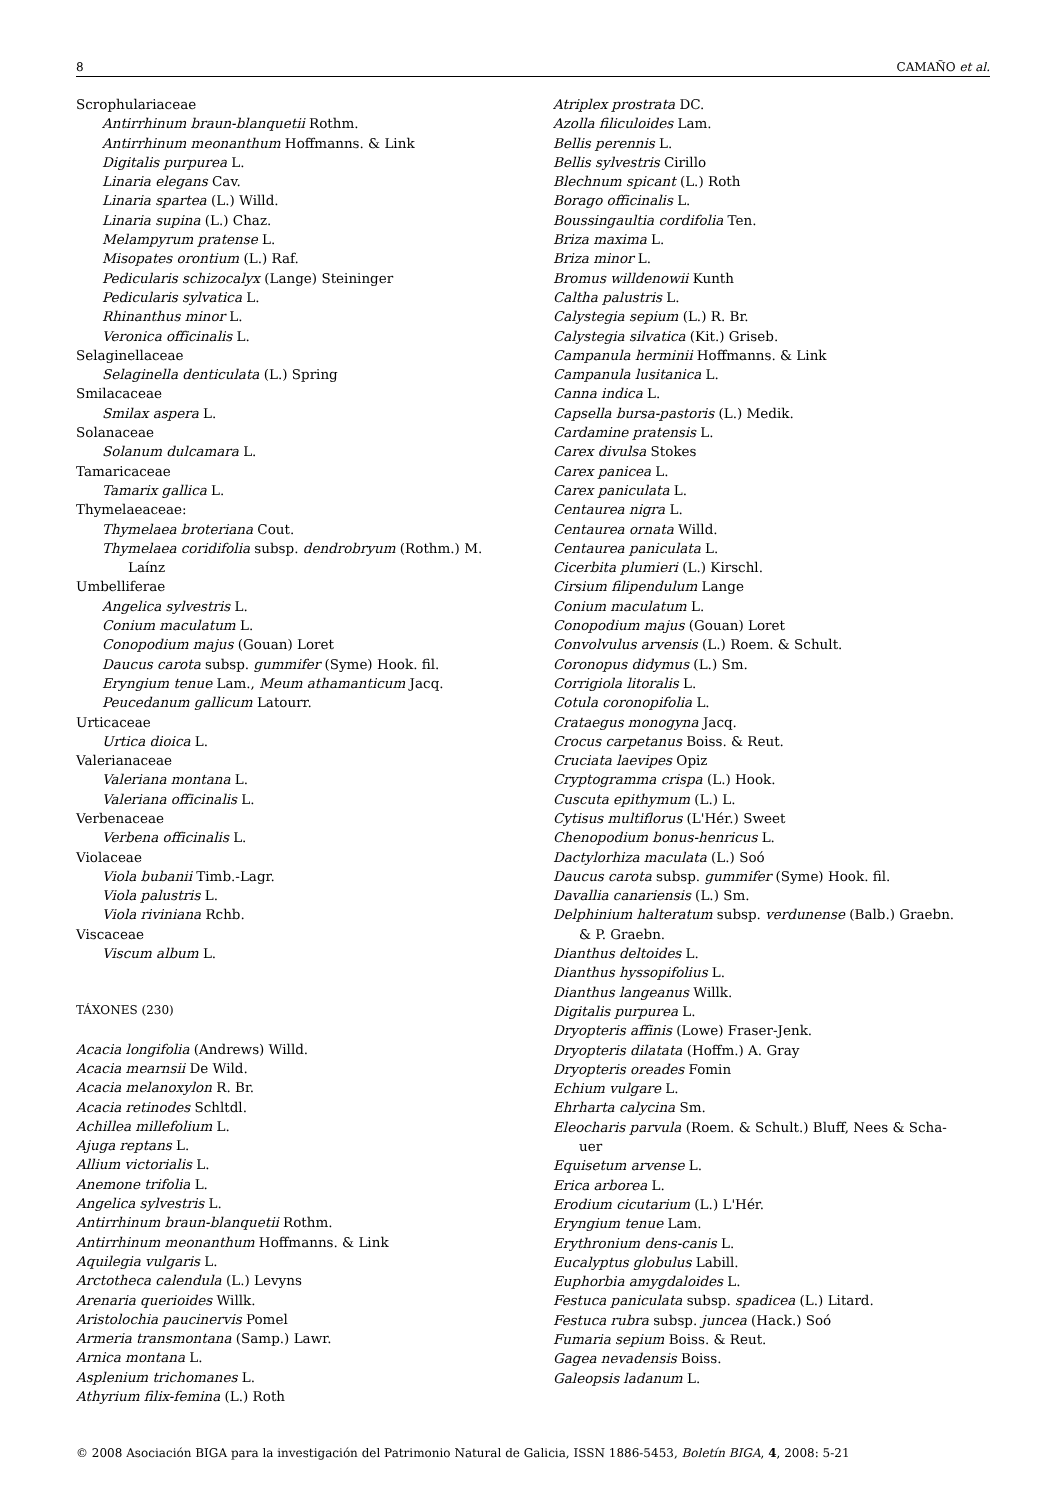8 CAMAÑO et al.
Scrophulariaceae
Antirrhinum braun-blanquetii Rothm.
Antirrhinum meonanthum Hoffmanns. & Link
Digitalis purpurea L.
Linaria elegans Cav.
Linaria spartea (L.) Willd.
Linaria supina (L.) Chaz.
Melampyrum pratense L.
Misopates orontium (L.) Raf.
Pedicularis schizocalyx (Lange) Steininger
Pedicularis sylvatica L.
Rhinanthus minor L.
Veronica officinalis L.
Selaginellaceae
Selaginella denticulata (L.) Spring
Smilacaceae
Smilax aspera L.
Solanaceae
Solanum dulcamara L.
Tamaricaceae
Tamarix gallica L.
Thymelaeaceae:
Thymelaea broteriana Cout.
Thymelaea coridifolia subsp. dendrobryum (Rothm.) M.
Laínz
Umbelliferae
Angelica sylvestris L.
Conium maculatum L.
Conopodium majus (Gouan) Loret
Daucus carota subsp. gummifer (Syme) Hook. fil.
Eryngium tenue Lam., Meum athamanticum Jacq.
Peucedanum gallicum Latourr.
Urticaceae
Urtica dioica L.
Valerianaceae
Valeriana montana L.
Valeriana officinalis L.
Verbenaceae
Verbena officinalis L.
Violaceae
Viola bubanii Timb.-Lagr.
Viola palustris L.
Viola riviniana Rchb.
Viscaceae
Viscum album L.
TÁXONES (230)
Acacia longifolia (Andrews) Willd.
Acacia mearnsii De Wild.
Acacia melanoxylon R. Br.
Acacia retinodes Schltdl.
Achillea millefolium L.
Ajuga reptans L.
Allium victorialis L.
Anemone trifolia L.
Angelica sylvestris L.
Antirrhinum braun-blanquetii Rothm.
Antirrhinum meonanthum Hoffmanns. & Link
Aquilegia vulgaris L.
Arctotheca calendula (L.) Levyns
Arenaria querioides Willk.
Aristolochia paucinervis Pomel
Armeria transmontana (Samp.) Lawr.
Arnica montana L.
Asplenium trichomanes L.
Athyrium filix-femina (L.) Roth
Atriplex prostrata DC.
Azolla filiculoides Lam.
Bellis perennis L.
Bellis sylvestris Cirillo
Blechnum spicant (L.) Roth
Borago officinalis L.
Boussingaultia cordifolia Ten.
Briza maxima L.
Briza minor L.
Bromus willdenowii Kunth
Caltha palustris L.
Calystegia sepium (L.) R. Br.
Calystegia silvatica (Kit.) Griseb.
Campanula herminii Hoffmanns. & Link
Campanula lusitanica L.
Canna indica L.
Capsella bursa-pastoris (L.) Medik.
Cardamine pratensis L.
Carex divulsa Stokes
Carex panicea L.
Carex paniculata L.
Centaurea nigra L.
Centaurea ornata Willd.
Centaurea paniculata L.
Cicerbita plumieri (L.) Kirschl.
Cirsium filipendulum Lange
Conium maculatum L.
Conopodium majus (Gouan) Loret
Convolvulus arvensis (L.) Roem. & Schult.
Coronopus didymus (L.) Sm.
Corrigiola litoralis L.
Cotula coronopifolia L.
Crataegus monogyna Jacq.
Crocus carpetanus Boiss. & Reut.
Cruciata laevipes Opiz
Cryptogramma crispa (L.) Hook.
Cuscuta epithymum (L.) L.
Cytisus multiflorus (L'Hér.) Sweet
Chenopodium bonus-henricus L.
Dactylorhiza maculata (L.) Soó
Daucus carota subsp. gummifer (Syme) Hook. fil.
Davallia canariensis (L.) Sm.
Delphinium halteratum subsp. verdunense (Balb.) Graebn.
& P. Graebn.
Dianthus deltoides L.
Dianthus hyssopifolius L.
Dianthus langeanus Willk.
Digitalis purpurea L.
Dryopteris affinis (Lowe) Fraser-Jenk.
Dryopteris dilatata (Hoffm.) A. Gray
Dryopteris oreades Fomin
Echium vulgare L.
Ehrharta calycina Sm.
Eleocharis parvula (Roem. & Schult.) Bluff, Nees & Scha-
uer
Equisetum arvense L.
Erica arborea L.
Erodium cicutarium (L.) L'Hér.
Eryngium tenue Lam.
Erythronium dens-canis L.
Eucalyptus globulus Labill.
Euphorbia amygdaloides L.
Festuca paniculata subsp. spadicea (L.) Litard.
Festuca rubra subsp. juncea (Hack.) Soó
Fumaria sepium Boiss. & Reut.
Gagea nevadensis Boiss.
Galeopsis ladanum L.
© 2008 Asociación BIGA para la investigación del Patrimonio Natural de Galicia, ISSN 1886-5453, Boletín BIGA, 4, 2008: 5-21